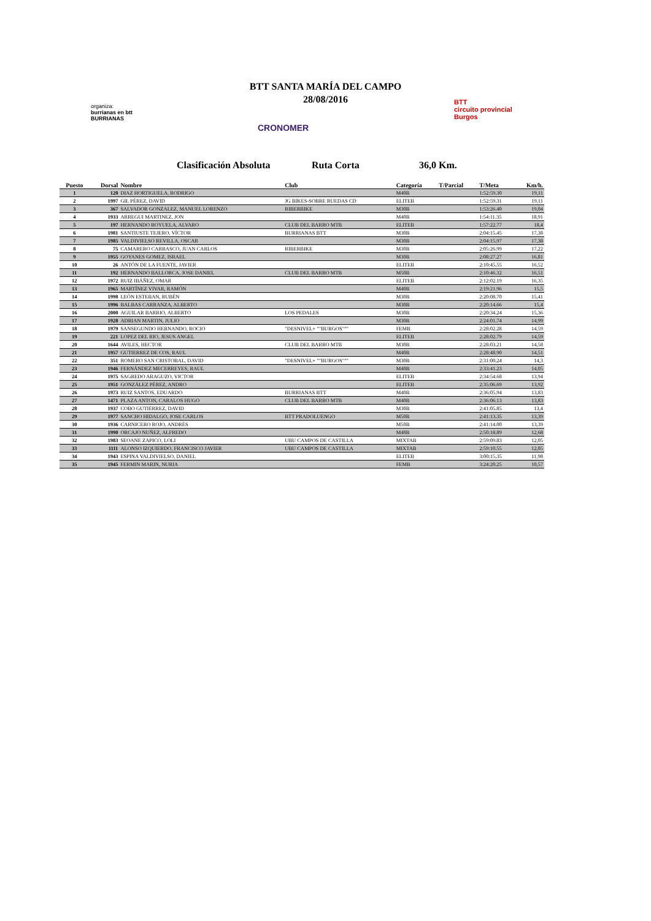BTT SANTA MARÍA DEL CAMPO
28/08/2016
organiza:
burrianas en btt
BURRIANAS
CRONOMER
BTT
circuito provincial
Burgos
Clasificación Absoluta Ruta Corta 36,0 Km.
| Puesto | Dorsal | Nombre | Club | Categoría | T/Parcial | T/Meta | Km/h. |
| --- | --- | --- | --- | --- | --- | --- | --- |
| 1 | 120 | DIAZ HORTIGUELA, RODRIGO | | M40B | | 1:52:59.30 | 19,11 |
| 2 | 1997 | GIL PÉREZ, DAVID | JG BIKES-SOBRE RUEDAS CD | ELITEB | | 1:52:59.31 | 19,11 |
| 3 | 367 | SALVADOR GONZALEZ, MANUEL LORENZO | RIBERBIKE | M30B | | 1:53:26.40 | 19,04 |
| 4 | 1933 | ARREGUI MARTINEZ, JON | | M40B | | 1:54:11.35 | 18,91 |
| 5 | 197 | HERNANDO ROYUELA, ALVARO | CLUB DEL BARRO MTB | ELITEB | | 1:57:22.77 | 18,4 |
| 6 | 1981 | SANTIUSTE TEJERO, VÍCTOR | BURRIANAS BTT | M30B | | 2:04:15.45 | 17,38 |
| 7 | 1985 | VALDIVIELSO REVILLA, OSCAR | | M30B | | 2:04:15.97 | 17,38 |
| 8 | 75 | CAMARERO CARRASCO, JUAN CARLOS | RIBERBIKE | M30B | | 2:05:26.99 | 17,22 |
| 9 | 1955 | GOYANES GOMEZ, ISRAEL | | M30B | | 2:08:27.27 | 16,81 |
| 10 | 26 | ANTÓN DE LA FUENTE, JAVIER | | ELITEB | | 2:10:45.55 | 16,52 |
| 11 | 192 | HERNANDO BALLORCA, JOSE DANIEL | CLUB DEL BARRO MTB | M50B | | 2:10:46.32 | 16,51 |
| 12 | 1972 | RUIZ IBÁÑEZ, OMAR | | ELITEB | | 2:12:02.19 | 16,35 |
| 13 | 1965 | MARTÍNEZ VIVAR, RAMÓN | | M40B | | 2:19:21.96 | 15,5 |
| 14 | 1998 | LEÓN ESTEBAN, RUBÉN | | M30B | | 2:20:08.70 | 15,41 |
| 15 | 1996 | BALBAS CARRANZA, ALBERTO | | M30B | | 2:20:14.66 | 15,4 |
| 16 | 2000 | AGUILAR BARRIO, ALBERTO | LOS PEDALES | M30B | | 2:20:34.24 | 15,36 |
| 17 | 1928 | ADRIAN MARTIN, JULIO | | M30B | | 2:24:01.74 | 14,99 |
| 18 | 1979 | SANSEGUNDO HERNANDO, ROCIO | "DESNIVEL+ ""BURGOS""" | FEMB | | 2:28:02.28 | 14,59 |
| 19 | 221 | LOPEZ DEL RIO, JESUS ANGEL | | ELITEB | | 2:28:02.79 | 14,59 |
| 20 | 1644 | AVILES, HECTOR | CLUB DEL BARRO MTB | M30B | | 2:28:03.21 | 14,58 |
| 21 | 1957 | GUTIERREZ DE COS, RAUL | | M40B | | 2:28:48.90 | 14,51 |
| 22 | 351 | ROMERO SAN CRISTOBAL, DAVID | "DESNIVEL+ ""BURGOS""" | M30B | | 2:31:00.24 | 14,3 |
| 23 | 1946 | FERNÁNDEZ MECERREYES, RAUL | | M40B | | 2:33:41.23 | 14,05 |
| 24 | 1975 | SAGREDO ARAGUZO, VICTOR | | ELITEB | | 2:34:54.68 | 13,94 |
| 25 | 1951 | GONZÁLEZ PÉREZ, ANDRO | | ELITEB | | 2:35:06.69 | 13,92 |
| 26 | 1973 | RUIZ SANTOS, EDUARDO | BURRIANAS BTT | M40B | | 2:36:05.94 | 13,83 |
| 27 | 1471 | PLAZA ANTON, CARALOS HUGO | CLUB DEL BARRO MTB | M40B | | 2:36:06.13 | 13,83 |
| 28 | 1937 | COBO GUTIÉRREZ, DAVID | | M30B | | 2:41:05.85 | 13,4 |
| 29 | 1977 | SANCHO HIDALGO, JOSE CARLOS | BTT PRADOLUENGO | M50B | | 2:41:13.35 | 13,39 |
| 30 | 1936 | CARNICERO ROJO, ANDRÉS | | M50B | | 2:41:14.00 | 13,39 |
| 31 | 1990 | ORCAJO NUÑEZ, ALFREDO | | M40B | | 2:50:18.89 | 12,68 |
| 32 | 1983 | SEOANE ZAPICO, LOLI | UBU CAMPOS DE CASTILLA | MIXTAB | | 2:59:09.83 | 12,05 |
| 33 | 1111 | ALONSO IZQUIERDO, FRANCISCO JAVIER | UBU CAMPOS DE CASTILLA | MIXTAB | | 2:59:10.55 | 12,05 |
| 34 | 1943 | ESPINA VALDIVIELSO, DANIEL | | ELITEB | | 3:00:15.35 | 11,98 |
| 35 | 1945 | FERMIN MARIN, NURIA | | FEMB | | 3:24:20.25 | 10,57 |